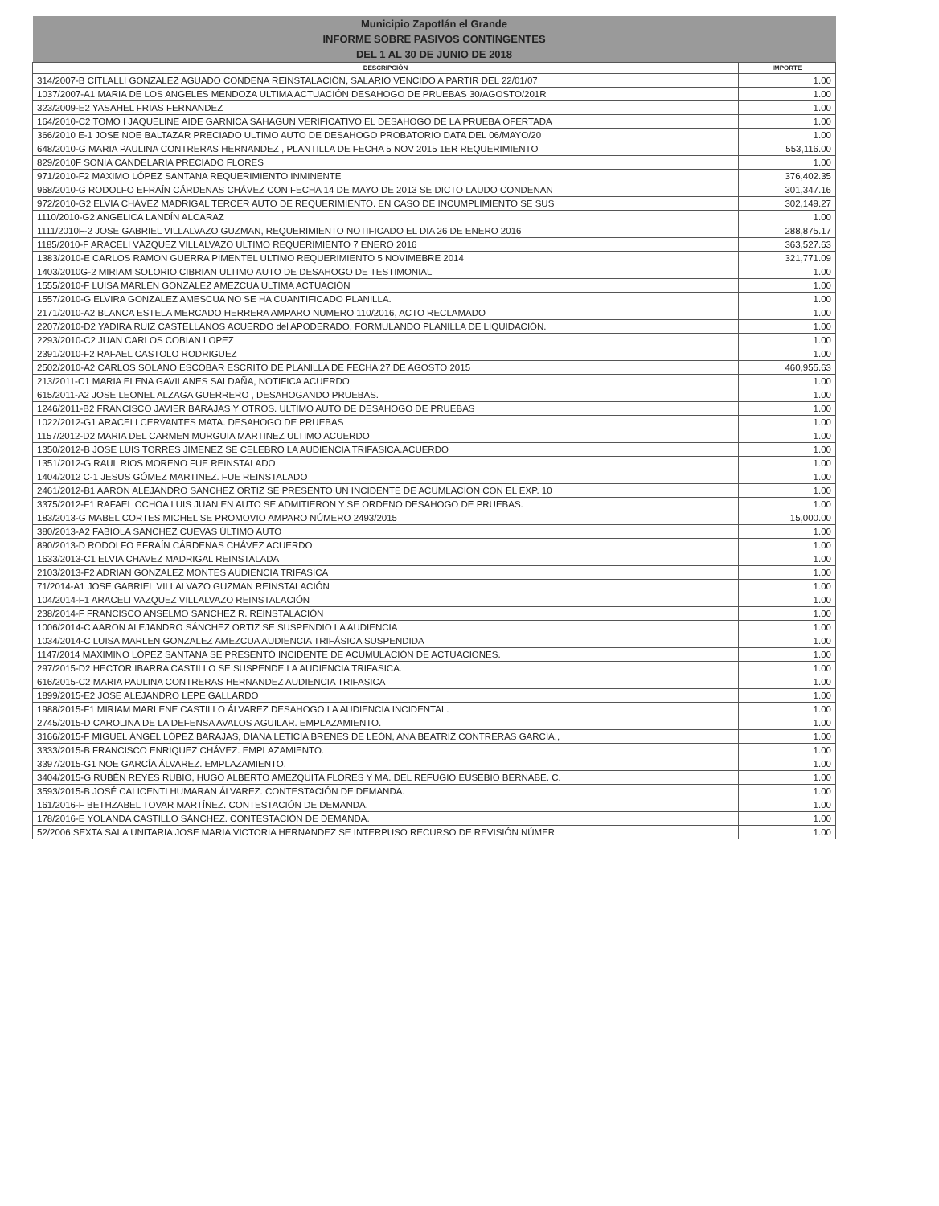| Municipio Zapotlán el Grande | |
| --- | --- |
| INFORME SOBRE PASIVOS CONTINGENTES | |
| DEL 1 AL 30 DE JUNIO DE 2018 | |
| DESCRIPCIÓN | IMPORTE |
| 314/2007-B CITLALLI GONZALEZ AGUADO CONDENA REINSTALACIÓN, SALARIO VENCIDO A PARTIR DEL 22/01/07 | 1.00 |
| 1037/2007-A1 MARIA DE LOS ANGELES MENDOZA ULTIMA ACTUACIÓN DESAHOGO DE PRUEBAS 30/AGOSTO/201R | 1.00 |
| 323/2009-E2 YASAHEL FRIAS FERNANDEZ | 1.00 |
| 164/2010-C2 TOMO I JAQUELINE AIDE GARNICA SAHAGUN VERIFICATIVO EL DESAHOGO DE LA PRUEBA OFERTADA | 1.00 |
| 366/2010 E-1 JOSE NOE BALTAZAR PRECIADO ULTIMO AUTO DE DESAHOGO PROBATORIO DATA DEL 06/MAYO/20 | 1.00 |
| 648/2010-G MARIA PAULINA CONTRERAS HERNANDEZ , PLANTILLA DE FECHA 5 NOV 2015 1ER REQUERIMIENTO | 553,116.00 |
| 829/2010F SONIA CANDELARIA PRECIADO FLORES | 1.00 |
| 971/2010-F2 MAXIMO LÓPEZ SANTANA REQUERIMIENTO INMINENTE | 376,402.35 |
| 968/2010-G RODOLFO EFRAÍN CÁRDENAS CHÁVEZ CON FECHA 14 DE MAYO DE 2013 SE DICTO LAUDO CONDENAN | 301,347.16 |
| 972/2010-G2 ELVIA CHÁVEZ MADRIGAL TERCER AUTO DE REQUERIMIENTO. EN CASO DE INCUMPLIMIENTO SE SUS | 302,149.27 |
| 1110/2010-G2 ANGELICA LANDÍN ALCARAZ | 1.00 |
| 1111/2010F-2 JOSE GABRIEL VILLALVAZO GUZMAN, REQUERIMIENTO NOTIFICADO EL DIA 26 DE ENERO 2016 | 288,875.17 |
| 1185/2010-F ARACELI VÁZQUEZ VILLALVAZO ULTIMO REQUERIMIENTO 7 ENERO 2016 | 363,527.63 |
| 1383/2010-E CARLOS RAMON GUERRA PIMENTEL ULTIMO REQUERIMIENTO 5 NOVIMEBRE 2014 | 321,771.09 |
| 1403/2010G-2 MIRIAM SOLORIO CIBRIAN ULTIMO AUTO DE DESAHOGO DE TESTIMONIAL | 1.00 |
| 1555/2010-F LUISA MARLEN GONZALEZ AMEZCUA ULTIMA ACTUACIÓN | 1.00 |
| 1557/2010-G ELVIRA GONZALEZ AMESCUA NO SE HA CUANTIFICADO PLANILLA. | 1.00 |
| 2171/2010-A2 BLANCA ESTELA MERCADO HERRERA AMPARO NUMERO 110/2016, ACTO RECLAMADO | 1.00 |
| 2207/2010-D2 YADIRA RUIZ CASTELLANOS ACUERDO del APODERADO, FORMULANDO PLANILLA DE LIQUIDACIÓN. | 1.00 |
| 2293/2010-C2 JUAN CARLOS COBIAN LOPEZ | 1.00 |
| 2391/2010-F2 RAFAEL CASTOLO RODRIGUEZ | 1.00 |
| 2502/2010-A2 CARLOS SOLANO ESCOBAR ESCRITO DE PLANILLA DE FECHA 27 DE AGOSTO 2015 | 460,955.63 |
| 213/2011-C1 MARIA ELENA GAVILANES SALDAÑA, NOTIFICA ACUERDO | 1.00 |
| 615/2011-A2 JOSE LEONEL ALZAGA GUERRERO , DESAHOGANDO PRUEBAS. | 1.00 |
| 1246/2011-B2 FRANCISCO JAVIER BARAJAS Y OTROS. ULTIMO AUTO DE DESAHOGO DE PRUEBAS | 1.00 |
| 1022/2012-G1 ARACELI CERVANTES MATA. DESAHOGO DE PRUEBAS | 1.00 |
| 1157/2012-D2 MARIA DEL CARMEN MURGUIA MARTINEZ ULTIMO ACUERDO | 1.00 |
| 1350/2012-B JOSE LUIS TORRES JIMENEZ SE CELEBRO LA AUDIENCIA TRIFASICA.ACUERDO | 1.00 |
| 1351/2012-G RAUL RIOS MORENO FUE REINSTALADO | 1.00 |
| 1404/2012 C-1 JESUS GÓMEZ MARTINEZ. FUE REINSTALADO | 1.00 |
| 2461/2012-B1 AARON ALEJANDRO SANCHEZ ORTIZ SE PRESENTO UN INCIDENTE DE ACUMLACION CON EL EXP. 10 | 1.00 |
| 3375/2012-F1 RAFAEL OCHOA LUIS JUAN EN AUTO SE ADMITIERON Y SE ORDENO DESAHOGO DE PRUEBAS. | 1.00 |
| 183/2013-G MABEL CORTES MICHEL SE PROMOVIO AMPARO NÚMERO 2493/2015 | 15,000.00 |
| 380/2013-A2 FABIOLA SANCHEZ CUEVAS ÚLTIMO AUTO | 1.00 |
| 890/2013-D RODOLFO EFRAÍN CÁRDENAS CHÁVEZ ACUERDO | 1.00 |
| 1633/2013-C1 ELVIA CHAVEZ MADRIGAL REINSTALADA | 1.00 |
| 2103/2013-F2 ADRIAN GONZALEZ MONTES AUDIENCIA TRIFASICA | 1.00 |
| 71/2014-A1 JOSE GABRIEL VILLALVAZO GUZMAN REINSTALACIÓN | 1.00 |
| 104/2014-F1 ARACELI VAZQUEZ VILLALVAZO REINSTALACIÓN | 1.00 |
| 238/2014-F FRANCISCO ANSELMO SANCHEZ R. REINSTALACIÓN | 1.00 |
| 1006/2014-C AARON ALEJANDRO SÁNCHEZ ORTIZ SE SUSPENDIO LA AUDIENCIA | 1.00 |
| 1034/2014-C LUISA MARLEN GONZALEZ AMEZCUA AUDIENCIA TRIFÁSICA SUSPENDIDA | 1.00 |
| 1147/2014 MAXIMINO LÓPEZ SANTANA SE PRESENTÓ INCIDENTE DE ACUMULACIÓN DE ACTUACIONES. | 1.00 |
| 297/2015-D2 HECTOR IBARRA CASTILLO SE SUSPENDE LA AUDIENCIA TRIFASICA. | 1.00 |
| 616/2015-C2 MARIA PAULINA CONTRERAS HERNANDEZ AUDIENCIA TRIFASICA | 1.00 |
| 1899/2015-E2 JOSE ALEJANDRO LEPE GALLARDO | 1.00 |
| 1988/2015-F1 MIRIAM MARLENE CASTILLO ÁLVAREZ DESAHOGO LA AUDIENCIA INCIDENTAL. | 1.00 |
| 2745/2015-D CAROLINA DE LA DEFENSA AVALOS AGUILAR. EMPLAZAMIENTO. | 1.00 |
| 3166/2015-F MIGUEL ÁNGEL LÓPEZ BARAJAS, DIANA LETICIA BRENES DE LEÓN, ANA BEATRIZ CONTRERAS GARCÍA,, | 1.00 |
| 3333/2015-B FRANCISCO ENRIQUEZ CHÁVEZ. EMPLAZAMIENTO. | 1.00 |
| 3397/2015-G1 NOE GARCÍA ÁLVAREZ. EMPLAZAMIENTO. | 1.00 |
| 3404/2015-G RUBÉN REYES RUBIO, HUGO ALBERTO AMEZQUITA FLORES Y MA. DEL REFUGIO EUSEBIO BERNABE. C. | 1.00 |
| 3593/2015-B JOSÉ CALICENTI HUMARAN ÁLVAREZ. CONTESTACIÓN DE DEMANDA. | 1.00 |
| 161/2016-F BETHZABEL TOVAR MARTÍNEZ. CONTESTACIÓN DE DEMANDA. | 1.00 |
| 178/2016-E YOLANDA CASTILLO SÁNCHEZ. CONTESTACIÓN DE DEMANDA. | 1.00 |
| 52/2006 SEXTA SALA UNITARIA JOSE MARIA VICTORIA HERNANDEZ SE INTERPUSO RECURSO DE REVISIÓN NÚMER | 1.00 |